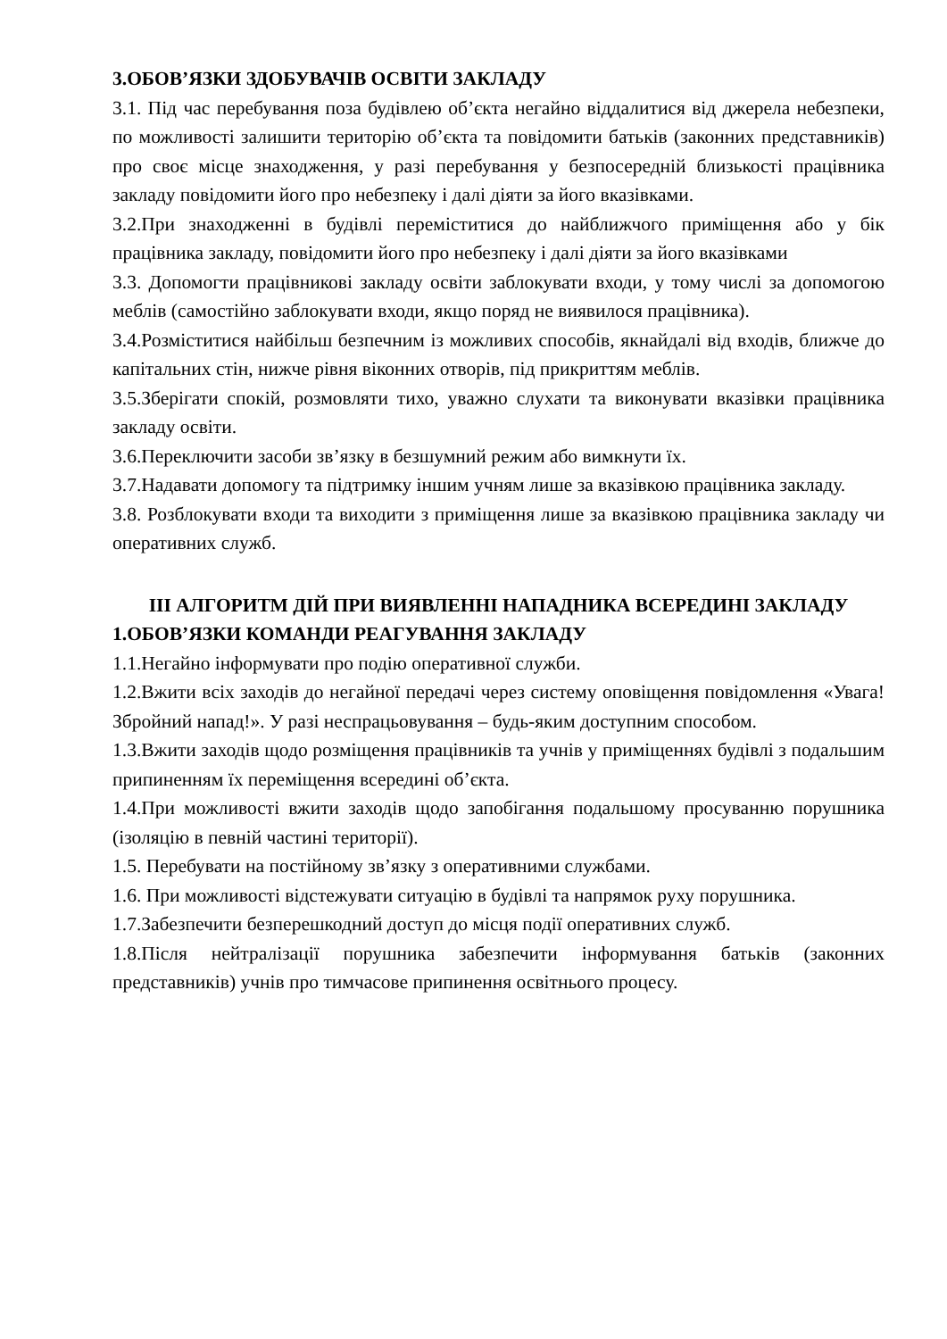3.ОБОВ’ЯЗКИ ЗДОБУВАЧІВ ОСВІТИ ЗАКЛАДУ
3.1. Під час перебування поза будівлею об’єкта негайно віддалитися від джерела небезпеки, по можливості залишити територію об’єкта та повідомити батьків (законних представників) про своє місце знаходження, у разі перебування у безпосередній близькості працівника закладу повідомити його про небезпеку і далі діяти за його вказівками.
3.2.При знаходженні в будівлі переміститися до найближчого приміщення або у бік працівника закладу, повідомити його про небезпеку і далі діяти за його вказівками
3.3. Допомогти працівникові закладу освіти заблокувати входи, у тому числі за допомогою меблів (самостійно заблокувати входи, якщо поряд не виявилося працівника).
3.4.Розміститися найбільш безпечним із можливих способів, якнайдалі від входів, ближче до капітальних стін, нижче рівня віконних отворів, під прикриттям меблів.
3.5.Зберігати спокій, розмовляти тихо, уважно слухати та виконувати вказівки працівника закладу освіти.
3.6.Переключити засоби зв’язку в безшумний режим або вимкнути їх.
3.7.Надавати допомогу та підтримку іншим учням лише за вказівкою працівника закладу.
3.8. Розблокувати входи та виходити з приміщення лише за вказівкою працівника закладу чи оперативних служб.
ІІІ АЛГОРИТМ ДІЙ ПРИ ВИЯВЛЕННІ НАПАДНИКА ВСЕРЕДИНІ ЗАКЛАДУ
1.ОБОВ’ЯЗКИ КОМАНДИ РЕАГУВАННЯ ЗАКЛАДУ
1.1.Негайно інформувати про подію оперативної служби.
1.2.Вжити всіх заходів до негайної передачі через систему оповіщення повідомлення «Увага! Збройний напад!». У разі неспрацьовування – будь-яким доступним способом.
1.3.Вжити заходів щодо розміщення працівників та учнів у приміщеннях будівлі з подальшим припиненням їх переміщення всередині об’єкта.
1.4.При можливості вжити заходів щодо запобігання подальшому просуванню порушника (ізоляцію в певній частині території).
1.5. Перебувати на постійному зв’язку з оперативними службами.
1.6. При можливості відстежувати ситуацію в будівлі та напрямок руху порушника.
1.7.Забезпечити безперешкодний доступ до місця події оперативних служб.
1.8.Після нейтралізації порушника забезпечити інформування батьків (законних представників) учнів про тимчасове припинення освітнього процесу.